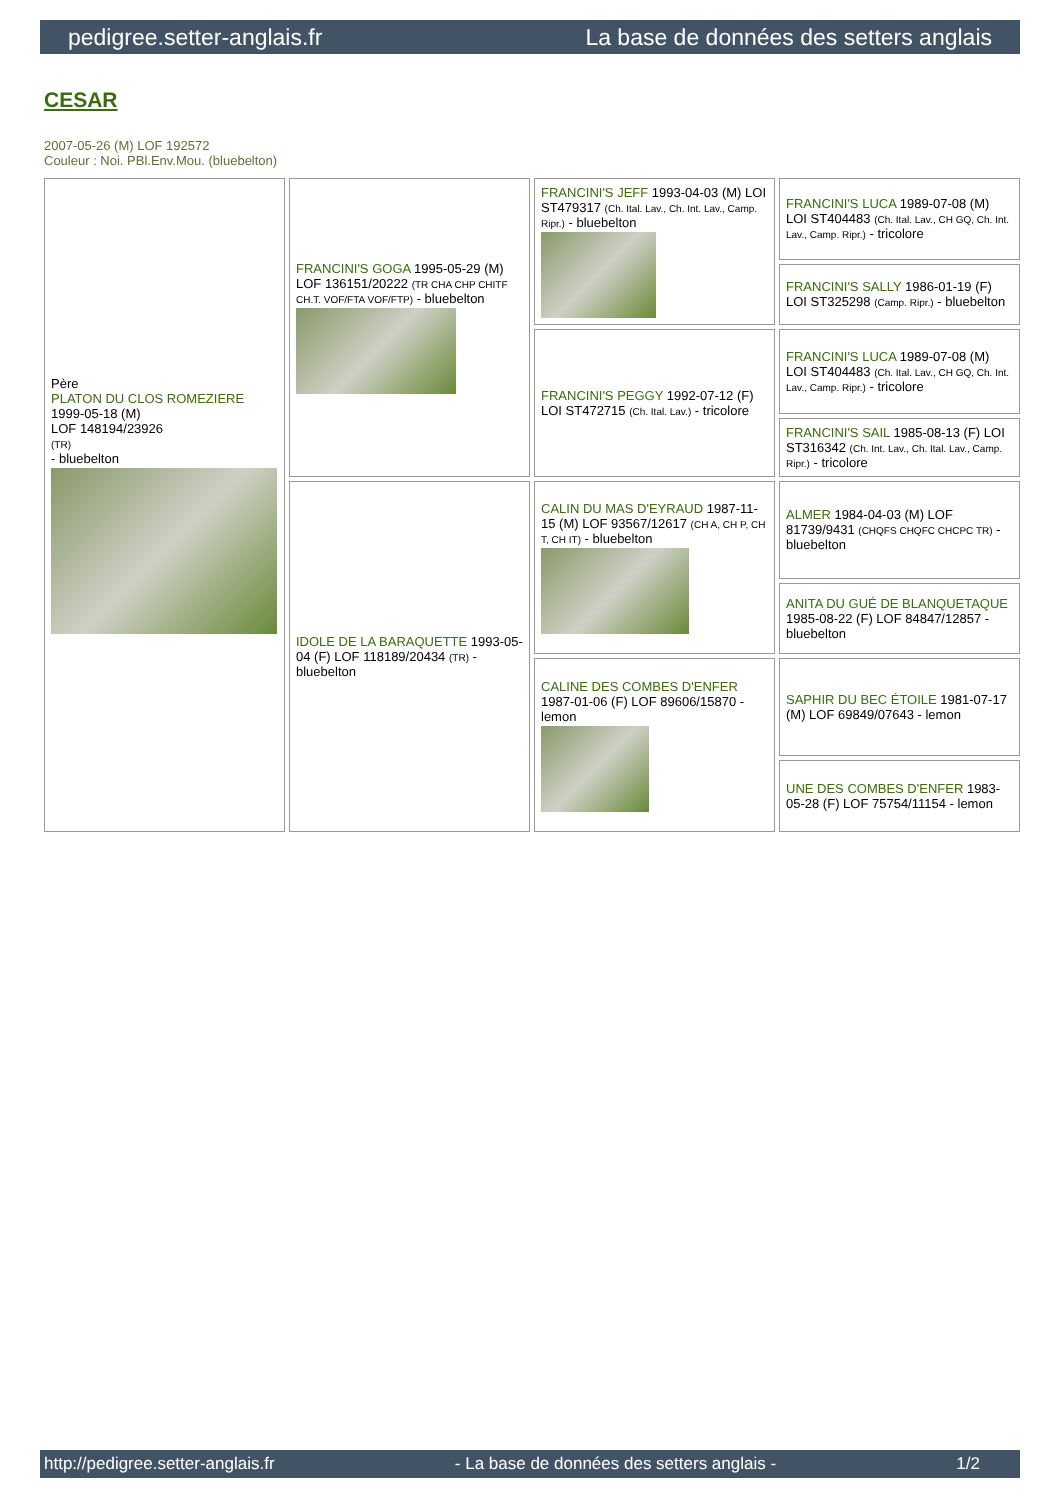pedigree.setter-anglais.fr La base de données des setters anglais
CESAR
2007-05-26 (M) LOF 192572
Couleur : Noi. PBl.Env.Mou. (bluebelton)
| Père PLATON DU CLOS ROMEZIERE 1999-05-18 (M) LOF 148194/23926 (TR) - bluebelton | FRANCINI'S GOGA 1995-05-29 (M) LOF 136151/20222 (TR CHA CHP CHITF CH.T. VOF/FTA VOF/FTP) - bluebelton | FRANCINI'S JEFF 1993-04-03 (M) LOI ST479317 (Ch. Ital. Lav., Ch. Int. Lav., Camp. Ripr.) - bluebelton | FRANCINI'S LUCA 1989-07-08 (M) LOI ST404483 (Ch. Ital. Lav., CH GQ, Ch. Int. Lav., Camp. Ripr.) - tricolore |
| | | | FRANCINI'S SALLY 1986-01-19 (F) LOI ST325298 (Camp. Ripr.) - bluebelton |
| | | FRANCINI'S PEGGY 1992-07-12 (F) LOI ST472715 (Ch. Ital. Lav.) - tricolore | FRANCINI'S LUCA 1989-07-08 (M) LOI ST404483 (Ch. Ital. Lav., CH GQ, Ch. Int. Lav., Camp. Ripr.) - tricolore |
| | | | FRANCINI'S SAIL 1985-08-13 (F) LOI ST316342 (Ch. Int. Lav., Ch. Ital. Lav., Camp. Ripr.) - tricolore |
| | IDOLE DE LA BARAQUETTE 1993-05-04 (F) LOF 118189/20434 (TR) - bluebelton | CALIN DU MAS D'EYRAUD 1987-11-15 (M) LOF 93567/12617 (CH A, CH P, CH T, CH IT) - bluebelton | ALMER 1984-04-03 (M) LOF 81739/9431 (CHQFS CHQFC CHCPC TR) - bluebelton |
| | | | ANITA DU GUÉ DE BLANQUETAQUE 1985-08-22 (F) LOF 84847/12857 - bluebelton |
| | | CALINE DES COMBES D'ENFER 1987-01-06 (F) LOF 89606/15870 - lemon | SAPHIR DU BEC ÉTOILE 1981-07-17 (M) LOF 69849/07643 - lemon |
| | | | UNE DES COMBES D'ENFER 1983-05-28 (F) LOF 75754/11154 - lemon |
http://pedigree.setter-anglais.fr - La base de données des setters anglais - 1/2